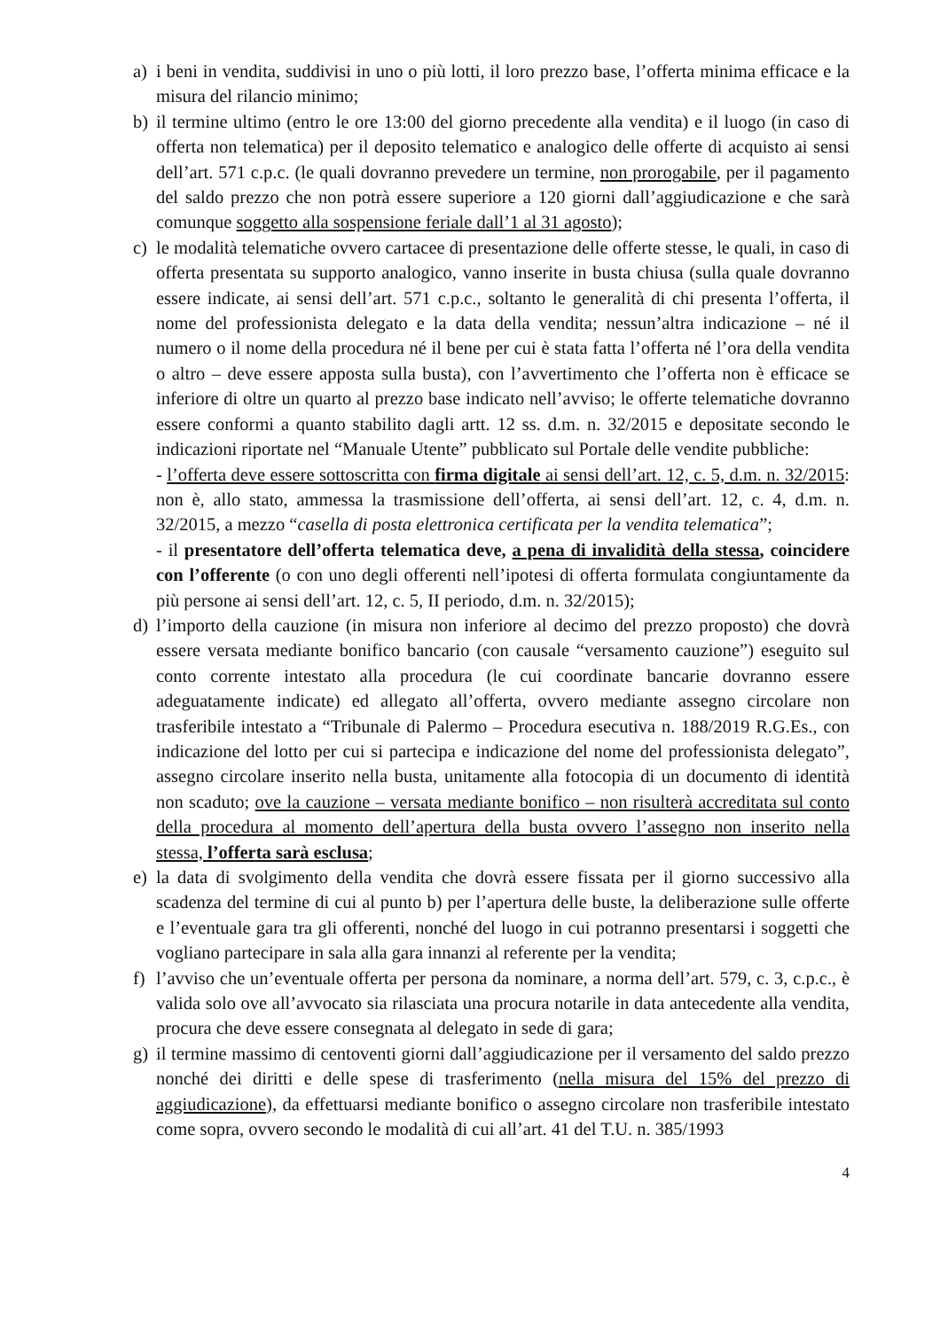a) i beni in vendita, suddivisi in uno o più lotti, il loro prezzo base, l’offerta minima efficace e la misura del rilancio minimo;
b) il termine ultimo (entro le ore 13:00 del giorno precedente alla vendita) e il luogo (in caso di offerta non telematica) per il deposito telematico e analogico delle offerte di acquisto ai sensi dell’art. 571 c.p.c. (le quali dovranno prevedere un termine, non prorogabile, per il pagamento del saldo prezzo che non potrà essere superiore a 120 giorni dall’aggiudicazione e che sarà comunque soggetto alla sospensione feriale dall’1 al 31 agosto);
c) le modalità telematiche ovvero cartacee di presentazione delle offerte stesse, le quali, in caso di offerta presentata su supporto analogico, vanno inserite in busta chiusa (sulla quale dovranno essere indicate, ai sensi dell’art. 571 c.p.c., soltanto le generalità di chi presenta l’offerta, il nome del professionista delegato e la data della vendita; nessun’altra indicazione – né il numero o il nome della procedura né il bene per cui è stata fatta l’offerta né l’ora della vendita o altro – deve essere apposta sulla busta), con l’avvertimento che l’offerta non è efficace se inferiore di oltre un quarto al prezzo base indicato nell’avviso; le offerte telematiche dovranno essere conformi a quanto stabilito dagli artt. 12 ss. d.m. n. 32/2015 e depositate secondo le indicazioni riportate nel “Manuale Utente” pubblicato sul Portale delle vendite pubbliche:
- l’offerta deve essere sottoscritta con firma digitale ai sensi dell’art. 12, c. 5, d.m. n. 32/2015: non è, allo stato, ammessa la trasmissione dell’offerta, ai sensi dell’art. 12, c. 4, d.m. n. 32/2015, a mezzo “casella di posta elettronica certificata per la vendita telematica”;
- il presentatore dell’offerta telematica deve, a pena di invalidità della stessa, coincidere con l’offerente (o con uno degli offerenti nell’ipotesi di offerta formulata congiuntamente da più persone ai sensi dell’art. 12, c. 5, II periodo, d.m. n. 32/2015);
d) l’importo della cauzione (in misura non inferiore al decimo del prezzo proposto) che dovrà essere versata mediante bonifico bancario (con causale “versamento cauzione”) eseguito sul conto corrente intestato alla procedura (le cui coordinate bancarie dovranno essere adeguatamente indicate) ed allegato all’offerta, ovvero mediante assegno circolare non trasferibile intestato a “Tribunale di Palermo – Procedura esecutiva n. 188/2019 R.G.Es., con indicazione del lotto per cui si partecipa e indicazione del nome del professionista delegato”, assegno circolare inserito nella busta, unitamente alla fotocopia di un documento di identità non scaduto; ove la cauzione – versata mediante bonifico – non risulterà accreditata sul conto della procedura al momento dell’apertura della busta ovvero l’assegno non inserito nella stessa, l’offerta sarà esclusa;
e) la data di svolgimento della vendita che dovrà essere fissata per il giorno successivo alla scadenza del termine di cui al punto b) per l’apertura delle buste, la deliberazione sulle offerte e l’eventuale gara tra gli offerenti, nonché del luogo in cui potranno presentarsi i soggetti che vogliano partecipare in sala alla gara innanzi al referente per la vendita;
f) l’avviso che un’eventuale offerta per persona da nominare, a norma dell’art. 579, c. 3, c.p.c., è valida solo ove all’avvocato sia rilasciata una procura notarile in data antecedente alla vendita, procura che deve essere consegnata al delegato in sede di gara;
g) il termine massimo di centoventi giorni dall’aggiudicazione per il versamento del saldo prezzo nonché dei diritti e delle spese di trasferimento (nella misura del 15% del prezzo di aggiudicazione), da effettuarsi mediante bonifico o assegno circolare non trasferibile intestato come sopra, ovvero secondo le modalità di cui all’art. 41 del T.U. n. 385/1993
4